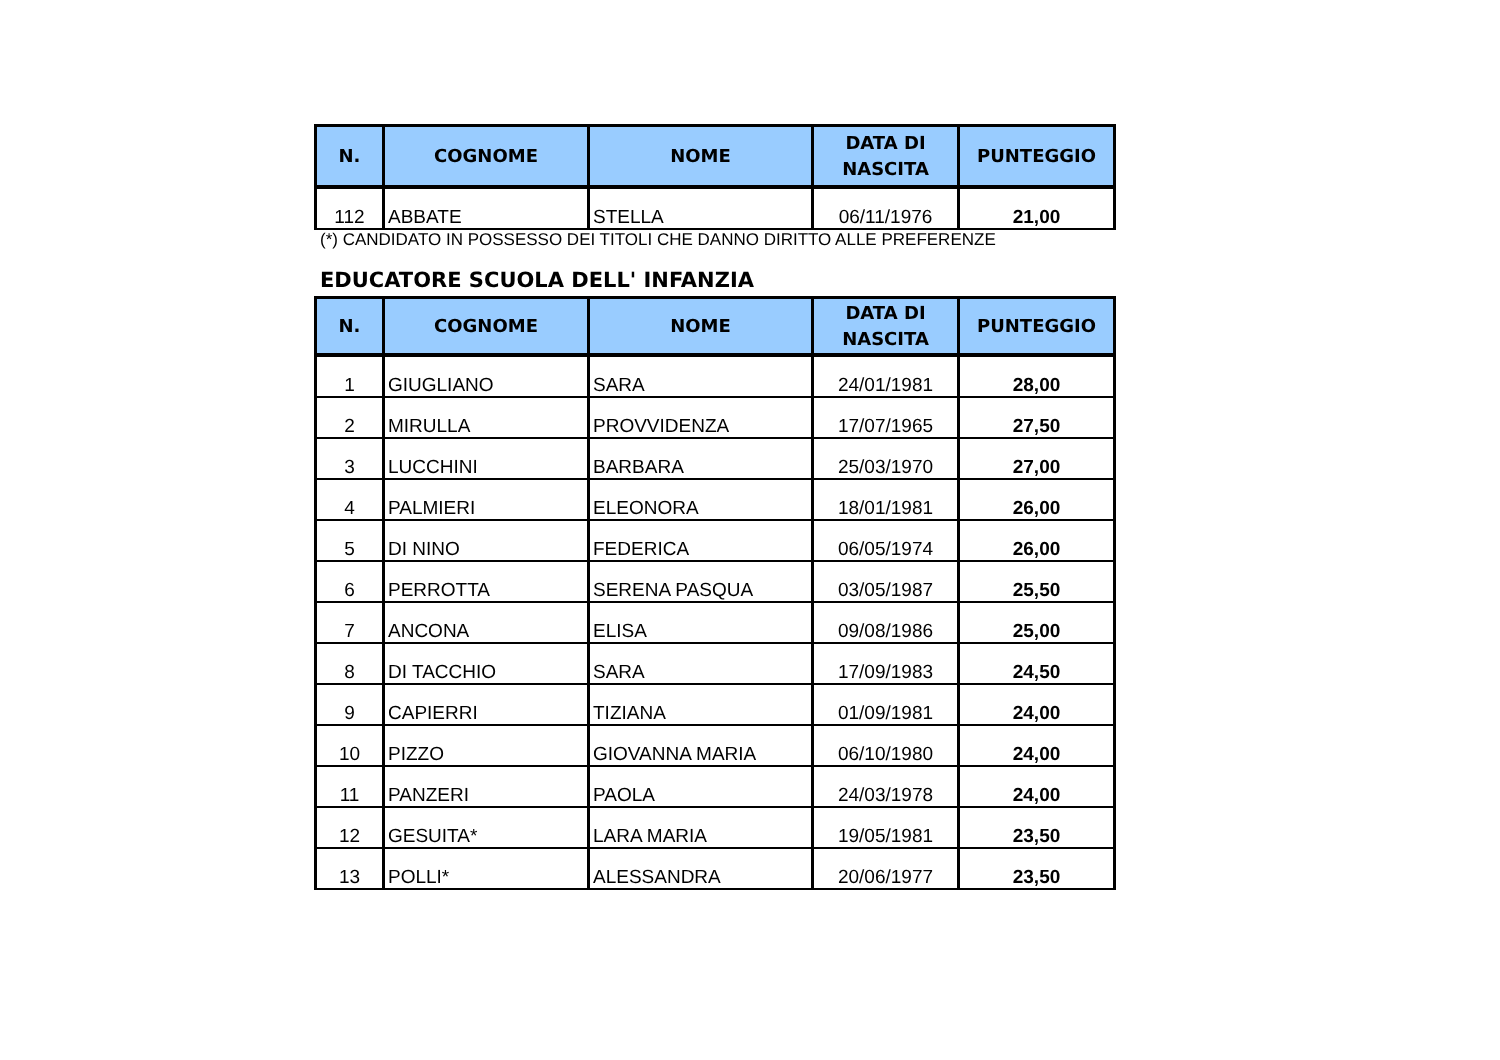| N. | COGNOME | NOME | DATA DI NASCITA | PUNTEGGIO |
| --- | --- | --- | --- | --- |
| 112 | ABBATE | STELLA | 06/11/1976 | 21,00 |
(*) CANDIDATO IN POSSESSO DEI TITOLI CHE DANNO DIRITTO ALLE PREFERENZE
EDUCATORE SCUOLA DELL' INFANZIA
| N. | COGNOME | NOME | DATA DI NASCITA | PUNTEGGIO |
| --- | --- | --- | --- | --- |
| 1 | GIUGLIANO | SARA | 24/01/1981 | 28,00 |
| 2 | MIRULLA | PROVVIDENZA | 17/07/1965 | 27,50 |
| 3 | LUCCHINI | BARBARA | 25/03/1970 | 27,00 |
| 4 | PALMIERI | ELEONORA | 18/01/1981 | 26,00 |
| 5 | DI NINO | FEDERICA | 06/05/1974 | 26,00 |
| 6 | PERROTTA | SERENA PASQUA | 03/05/1987 | 25,50 |
| 7 | ANCONA | ELISA | 09/08/1986 | 25,00 |
| 8 | DI TACCHIO | SARA | 17/09/1983 | 24,50 |
| 9 | CAPIERRI | TIZIANA | 01/09/1981 | 24,00 |
| 10 | PIZZO | GIOVANNA MARIA | 06/10/1980 | 24,00 |
| 11 | PANZERI | PAOLA | 24/03/1978 | 24,00 |
| 12 | GESUITA* | LARA MARIA | 19/05/1981 | 23,50 |
| 13 | POLLI* | ALESSANDRA | 20/06/1977 | 23,50 |